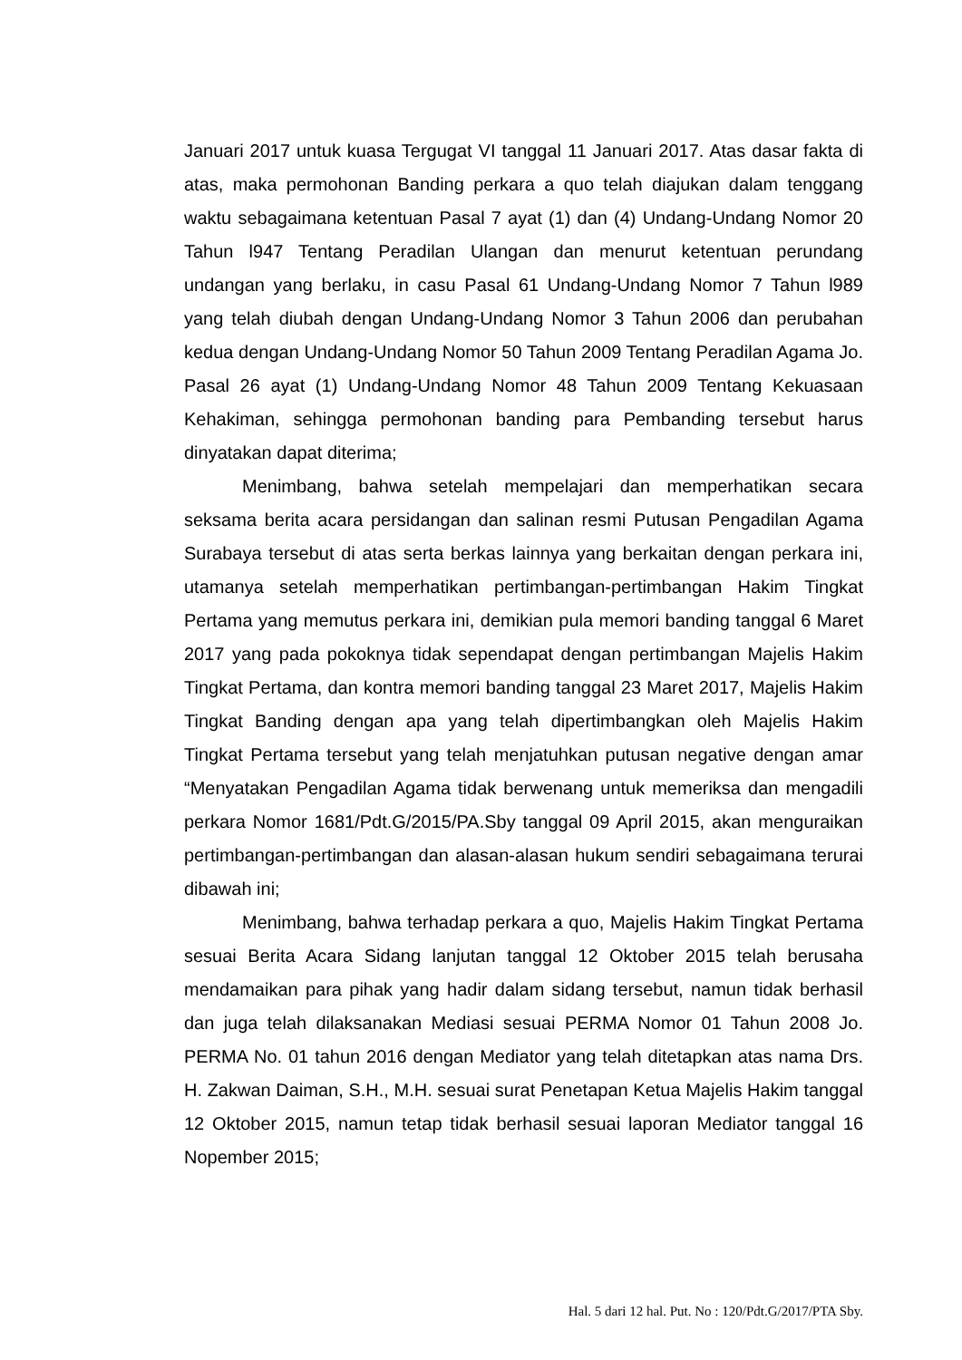Januari 2017 untuk kuasa Tergugat VI tanggal 11 Januari 2017. Atas dasar fakta di atas, maka permohonan Banding perkara a quo telah diajukan dalam tenggang waktu sebagaimana ketentuan Pasal 7 ayat (1) dan (4) Undang-Undang Nomor 20 Tahun l947 Tentang Peradilan Ulangan dan menurut ketentuan perundang undangan yang berlaku, in casu Pasal 61 Undang-Undang Nomor 7 Tahun l989 yang telah diubah dengan Undang-Undang Nomor 3 Tahun 2006 dan perubahan kedua dengan Undang-Undang Nomor 50 Tahun 2009 Tentang Peradilan Agama Jo. Pasal 26 ayat (1) Undang-Undang Nomor 48 Tahun 2009 Tentang Kekuasaan Kehakiman, sehingga permohonan banding para Pembanding tersebut harus dinyatakan dapat diterima;
Menimbang, bahwa setelah mempelajari dan memperhatikan secara seksama berita acara persidangan dan salinan resmi Putusan Pengadilan Agama Surabaya tersebut di atas serta berkas lainnya yang berkaitan dengan perkara ini, utamanya setelah memperhatikan pertimbangan-pertimbangan Hakim Tingkat Pertama yang memutus perkara ini, demikian pula memori banding tanggal 6 Maret 2017 yang pada pokoknya tidak sependapat dengan pertimbangan Majelis Hakim Tingkat Pertama, dan kontra memori banding tanggal 23 Maret 2017, Majelis Hakim Tingkat Banding dengan apa yang telah dipertimbangkan oleh Majelis Hakim Tingkat Pertama tersebut yang telah menjatuhkan putusan negative dengan amar “Menyatakan Pengadilan Agama tidak berwenang untuk memeriksa dan mengadili perkara Nomor 1681/Pdt.G/2015/PA.Sby tanggal 09 April 2015, akan menguraikan pertimbangan-pertimbangan dan alasan-alasan hukum sendiri sebagaimana terurai dibawah ini;
Menimbang, bahwa terhadap perkara a quo, Majelis Hakim Tingkat Pertama sesuai Berita Acara Sidang lanjutan tanggal 12 Oktober 2015 telah berusaha mendamaikan para pihak yang hadir dalam sidang tersebut, namun tidak berhasil dan juga telah dilaksanakan Mediasi sesuai PERMA Nomor 01 Tahun 2008 Jo. PERMA No. 01 tahun 2016 dengan Mediator yang telah ditetapkan atas nama Drs. H. Zakwan Daiman, S.H., M.H. sesuai surat Penetapan Ketua Majelis Hakim tanggal 12 Oktober 2015, namun tetap tidak berhasil sesuai laporan Mediator tanggal 16 Nopember 2015;
Hal. 5 dari 12 hal. Put. No : 120/Pdt.G/2017/PTA Sby.